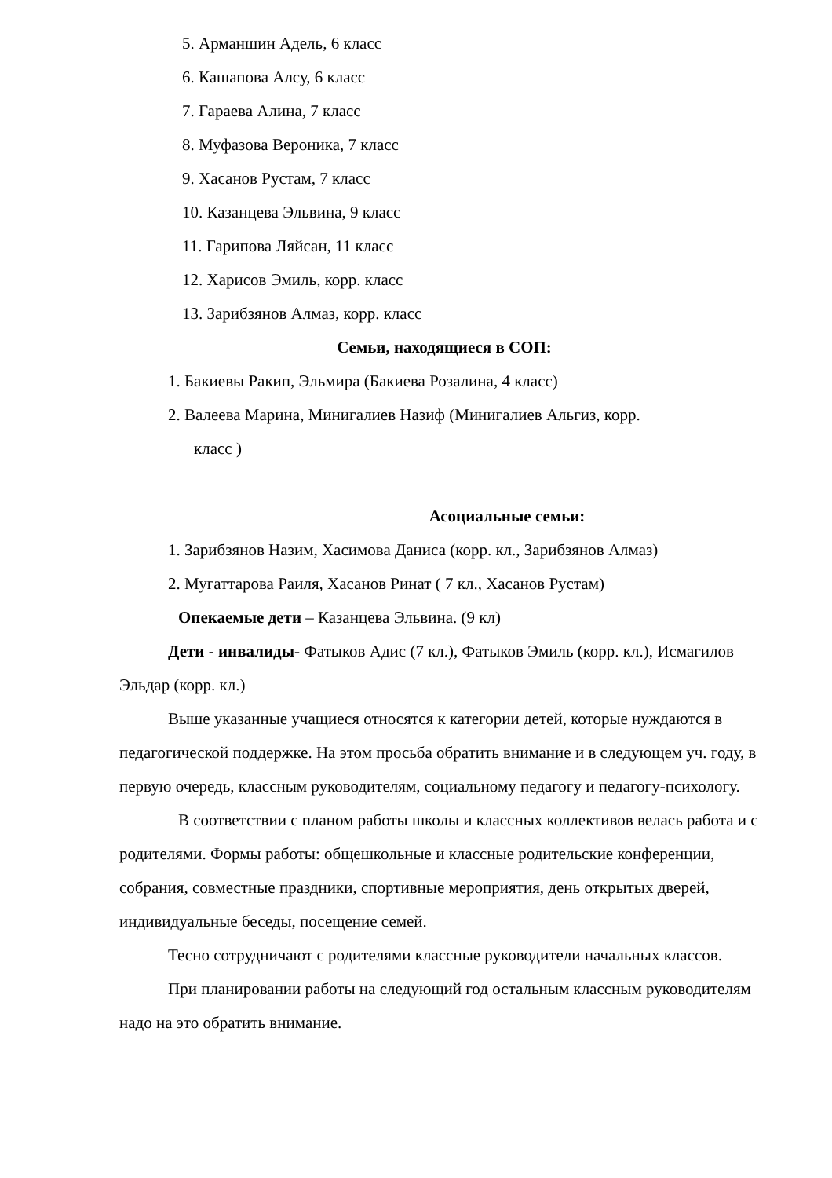5. Арманшин Адель, 6 класс
6. Кашапова Алсу, 6 класс
7. Гараева Алина, 7 класс
8. Муфазова Вероника, 7 класс
9. Хасанов Рустам, 7 класс
10. Казанцева Эльвина, 9 класс
11. Гарипова Ляйсан, 11 класс
12. Харисов Эмиль, корр. класс
13. Зарибзянов Алмаз, корр. класс
Семьи, находящиеся в СОП:
1. Бакиевы Ракип, Эльмира (Бакиева Розалина, 4 класс)
2. Валеева Марина, Минигалиев Назиф (Минигалиев Альгиз, корр.
класс )
Асоциальные семьи:
1. Зарибзянов Назим, Хасимова Даниса (корр. кл., Зарибзянов Алмаз)
2. Мугаттарова Раиля, Хасанов Ринат ( 7 кл., Хасанов Рустам)
Опекаемые дети – Казанцева Эльвина. (9 кл)
Дети - инвалиды- Фатыков Адис (7 кл.), Фатыков Эмиль (корр. кл.), Исмагилов Эльдар (корр. кл.)
Выше указанные учащиеся относятся к категории детей, которые нуждаются в педагогической поддержке. На этом просьба обратить внимание и в следующем уч. году, в первую очередь, классным руководителям, социальному педагогу и педагогу-психологу.
В соответствии с планом работы школы и классных коллективов велась работа и с
родителями. Формы работы: общешкольные и классные родительские конференции, собрания, совместные праздники, спортивные мероприятия, день открытых дверей, индивидуальные беседы, посещение семей.
Тесно сотрудничают с родителями классные руководители начальных классов.
При планировании работы на следующий год остальным классным руководителям надо на это обратить внимание.